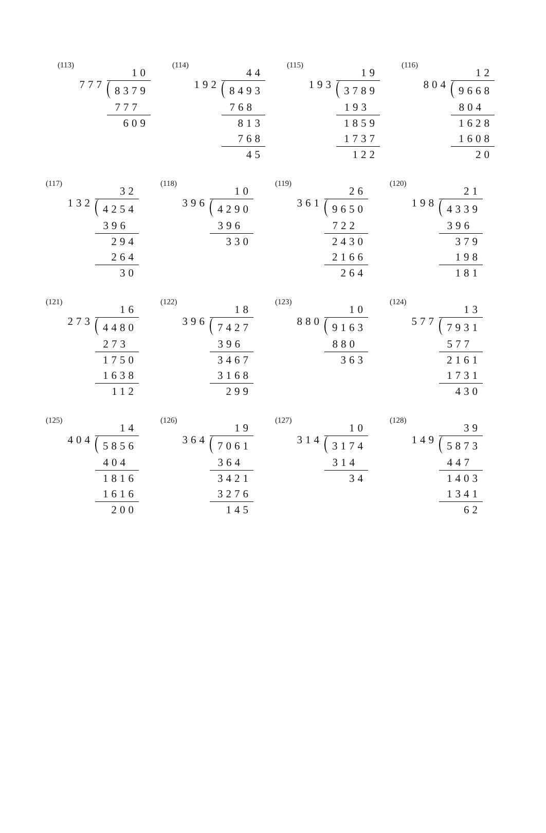(113)
777
10
8379
777
609
(114)
192
44
8493
768
813
768
45
(115)
193
19
3789
193
1859
1737
122
(116)
804
12
9668
804
1628
1608
20
(117)
132
32
4254
396
294
264
30
(118)
396
10
4290
396
330
(119)
361
26
9650
722
2430
2166
264
(120)
198
21
4339
396
379
198
181
(121)
273
16
4480
273
1750
1638
112
(122)
396
18
7427
396
3467
3168
299
(123)
880
10
9163
880
363
(124)
577
13
7931
577
2161
1731
430
(125)
404
14
5856
404
1816
1616
200
(126)
364
19
7061
364
3421
3276
145
(127)
314
10
3174
314
34
(128)
149
39
5873
447
1403
1341
62